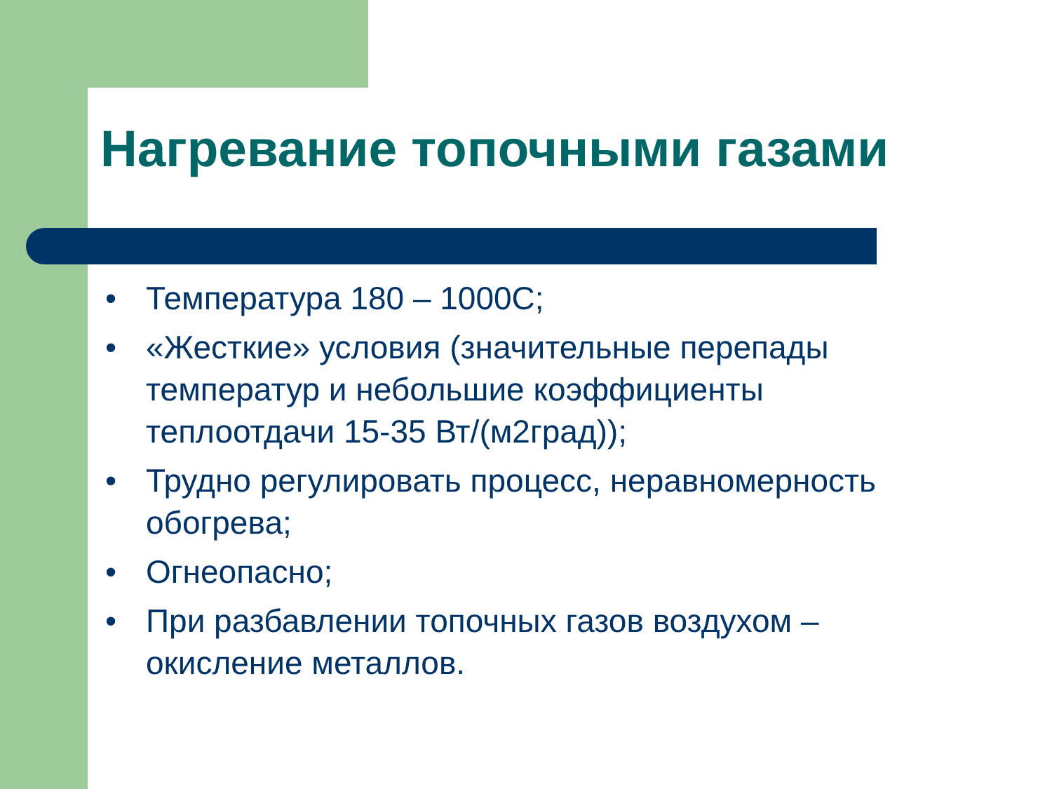Нагревание топочными газами
• Температура 180 – 1000С;
• «Жесткие» условия (значительные перепады температур и небольшие коэффициенты теплоотдачи 15-35 Вт/(м2град));
• Трудно регулировать процесс, неравномерность обогрева;
• Огнеопасно;
• При разбавлении топочных газов воздухом – окисление металлов.